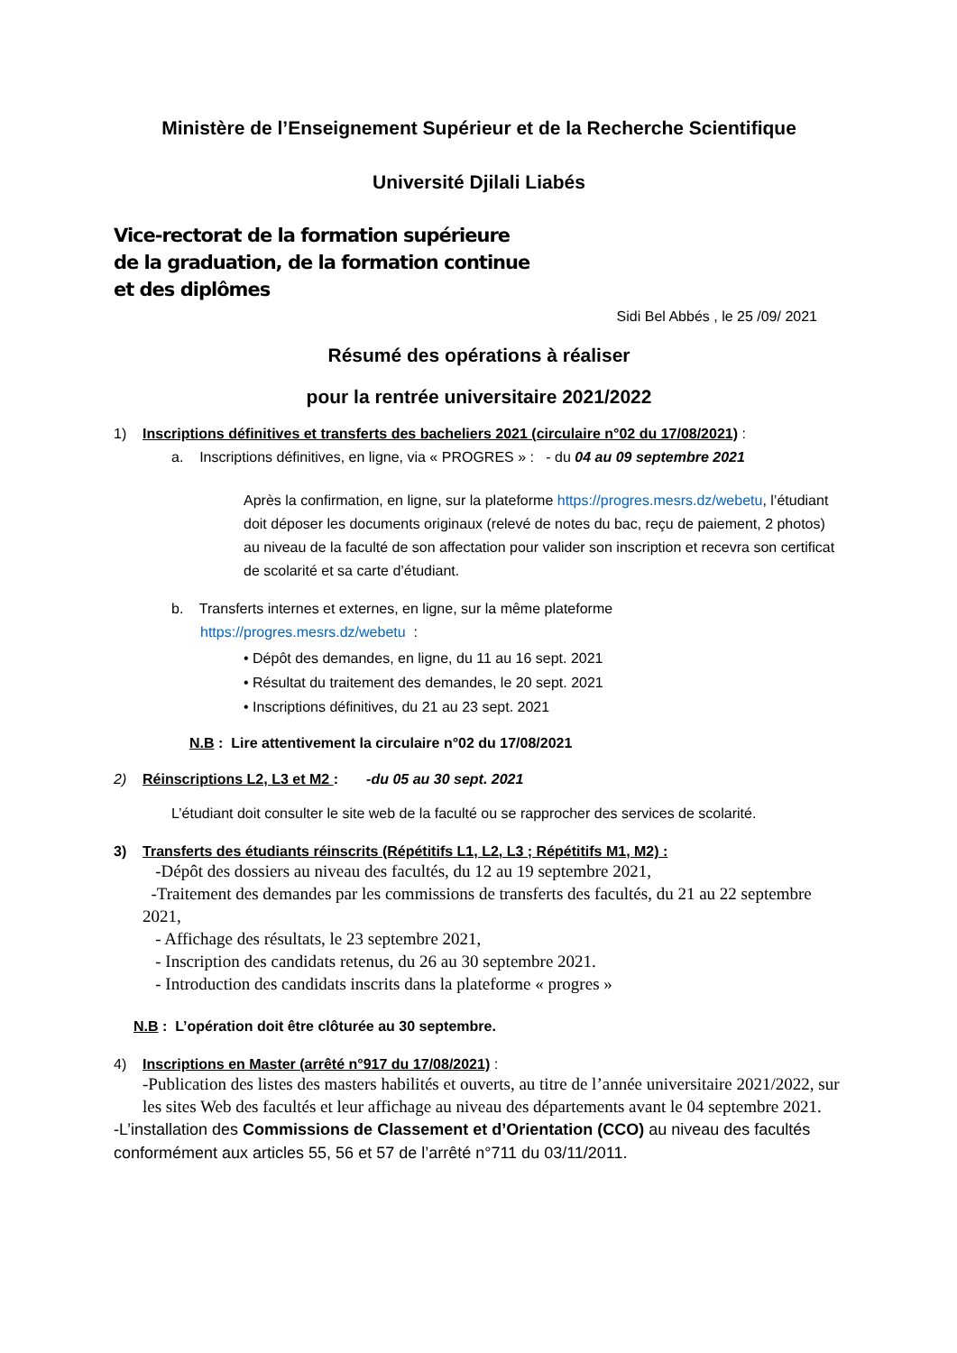Ministère de l’Enseignement Supérieur et de la Recherche Scientifique
Université Djilali Liabés
Vice-rectorat de la formation supérieure
de la graduation, de la formation continue
et des diplômes
Sidi Bel Abbés , le 25 /09/ 2021
Résumé des opérations à réaliser
pour la rentrée universitaire 2021/2022
1) Inscriptions définitives et transferts des bacheliers 2021 (circulaire n°02 du 17/08/2021) :
a. Inscriptions définitives, en ligne, via « PROGRES » : - du 04 au 09 septembre 2021
Après la confirmation, en ligne, sur la plateforme https://progres.mesrs.dz/webetu, l’étudiant doit déposer les documents originaux (relevé de notes du bac, reçu de paiement, 2 photos) au niveau de la faculté de son affectation pour valider son inscription et recevra son certificat de scolarité et sa carte d’étudiant.
b. Transferts internes et externes, en ligne, sur la même plateforme
https://progres.mesrs.dz/webetu :
• Dépôt des demandes, en ligne, du 11 au 16 sept. 2021
• Résultat du traitement des demandes, le 20 sept. 2021
• Inscriptions définitives, du 21 au 23 sept. 2021
N.B : Lire attentivement la circulaire n°02 du 17/08/2021
2) Réinscriptions L2, L3 et M2 : -du 05 au 30 sept. 2021
L’étudiant doit consulter le site web de la faculté ou se rapprocher des services de scolarité.
3) Transferts des étudiants réinscrits (Répétitifs L1, L2, L3 ; Répétitifs M1, M2) :
-Dépôt des dossiers au niveau des facultés, du 12 au 19 septembre 2021,
-Traitement des demandes par les commissions de transferts des facultés, du 21 au 22 septembre 2021,
- Affichage des résultats, le 23 septembre 2021,
- Inscription des candidats retenus, du 26 au 30 septembre 2021.
- Introduction des candidats inscrits dans la plateforme « progres »
N.B : L’opération doit être clôturée au 30 septembre.
4) Inscriptions en Master (arrêté n°917 du 17/08/2021) :
-Publication des listes des masters habilités et ouverts, au titre de l’année universitaire 2021/2022, sur les sites Web des facultés et leur affichage au niveau des départements avant le 04 septembre 2021.
-L’installation des Commissions de Classement et d’Orientation (CCO) au niveau des facultés conformément aux articles 55, 56 et 57 de l’arrêté n°711 du 03/11/2011.